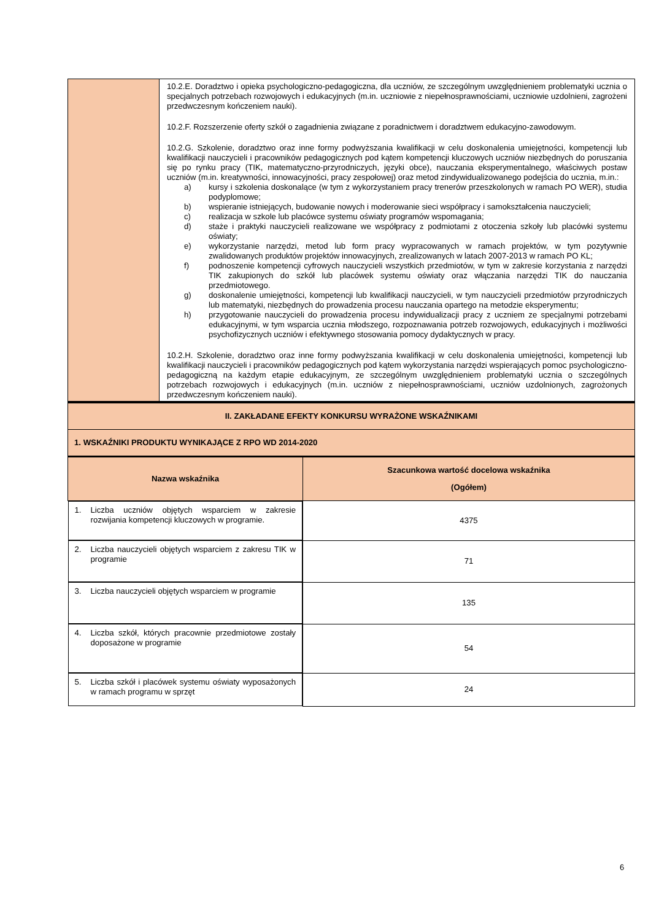| | 10.2.E. Doradztwo i opieka psychologiczno-pedagogiczna, dla uczniów, ze szczególnym uwzględnieniem problematyki ucznia o specjalnych potrzebach rozwojowych i edukacyjnych (m.in. uczniowie z niepełnosprawnościami, uczniowie uzdolnieni, zagrożeni przedwczesnym kończeniem nauki). 10.2.F. Rozszerzenie oferty szkół o zagadnienia związane z poradnictwem i doradztwem edukacyjno-zawodowym. 10.2.G. Szkolenie, doradztwo oraz inne formy podwyższania kwalifikacji w celu doskonalenia umiejętności, kompetencji lub kwalifikacji nauczycieli i pracowników pedagogicznych pod kątem kompetencji kluczowych uczniów niezbędnych do poruszania się po rynku pracy (TIK, matematyczno-przyrodniczych, języki obce), nauczania eksperymentalnego, właściwych postaw uczniów (m.in. kreatywności, innowacyjności, pracy zespołowej) oraz metod zindywidualizowanego podejścia do ucznia, m.in.: a) kursy i szkolenia doskonalące (w tym z wykorzystaniem pracy trenerów przeszkolonych w ramach PO WER), studia podyplomowe; b) wspieranie istniejących, budowanie nowych i moderowanie sieci współpracy i samokształcenia nauczycieli; c) realizacja w szkole lub placówce systemu oświaty programów wspomagania; d) staże i praktyki nauczycieli realizowane we współpracy z podmiotami z otoczenia szkoły lub placówki systemu oświaty; e) wykorzystanie narzędzi, metod lub form pracy wypracowanych w ramach projektów, w tym pozytywnie zwalidowanych produktów projektów innowacyjnych, zrealizowanych w latach 2007-2013 w ramach PO KL; f) podnoszenie kompetencji cyfrowych nauczycieli wszystkich przedmiotów, w tym w zakresie korzystania z narzędzi TIK zakupionych do szkół lub placówek systemu oświaty oraz włączania narzędzi TIK do nauczania przedmiotowego. g) doskonalenie umiejętności, kompetencji lub kwalifikacji nauczycieli, w tym nauczycieli przedmiotów przyrodniczych lub matematyki, niezbędnych do prowadzenia procesu nauczania opartego na metodzie eksperymentu; h) przygotowanie nauczycieli do prowadzenia procesu indywidualizacji pracy z uczniem ze specjalnymi potrzebami edukacyjnymi, w tym wsparcia ucznia młodszego, rozpoznawania potrzeb rozwojowych, edukacyjnych i możliwości psychofizycznych uczniów i efektywnego stosowania pomocy dydaktycznych w pracy. 10.2.H. Szkolenie, doradztwo oraz inne formy podwyższania kwalifikacji w celu doskonalenia umiejętności, kompetencji lub kwalifikacji nauczycieli i pracowników pedagogicznych pod kątem wykorzystania narzędzi wspierających pomoc psychologiczno-pedagogiczną na każdym etapie edukacyjnym, ze szczególnym uwzględnieniem problematyki ucznia o szczególnych potrzebach rozwojowych i edukacyjnych (m.in. uczniów z niepełnosprawnościami, uczniów uzdolnionych, zagrożonych przedwczesnym kończeniem nauki). |
| II. ZAKŁADANE EFEKTY KONKURSU WYRAŻONE WSKAŹNIKAMI | |
| --- | --- |
| 1. WSKAŹNIKI PRODUKTU WYNIKAJĄCE Z RPO WD 2014-2020 | |
| Nazwa wskaźnika | Szacunkowa wartość docelowa wskaźnika (Ogółem) |
| 1. Liczba uczniów objętych wsparciem w zakresie rozwijania kompetencji kluczowych w programie. | 4375 |
| 2. Liczba nauczycieli objętych wsparciem z zakresu TIK w programie | 71 |
| 3. Liczba nauczycieli objętych wsparciem w programie | 135 |
| 4. Liczba szkół, których pracownie przedmiotowe zostały doposażone w programie | 54 |
| 5. Liczba szkół i placówek systemu oświaty wyposażonych w ramach programu w sprzęt | 24 |
6